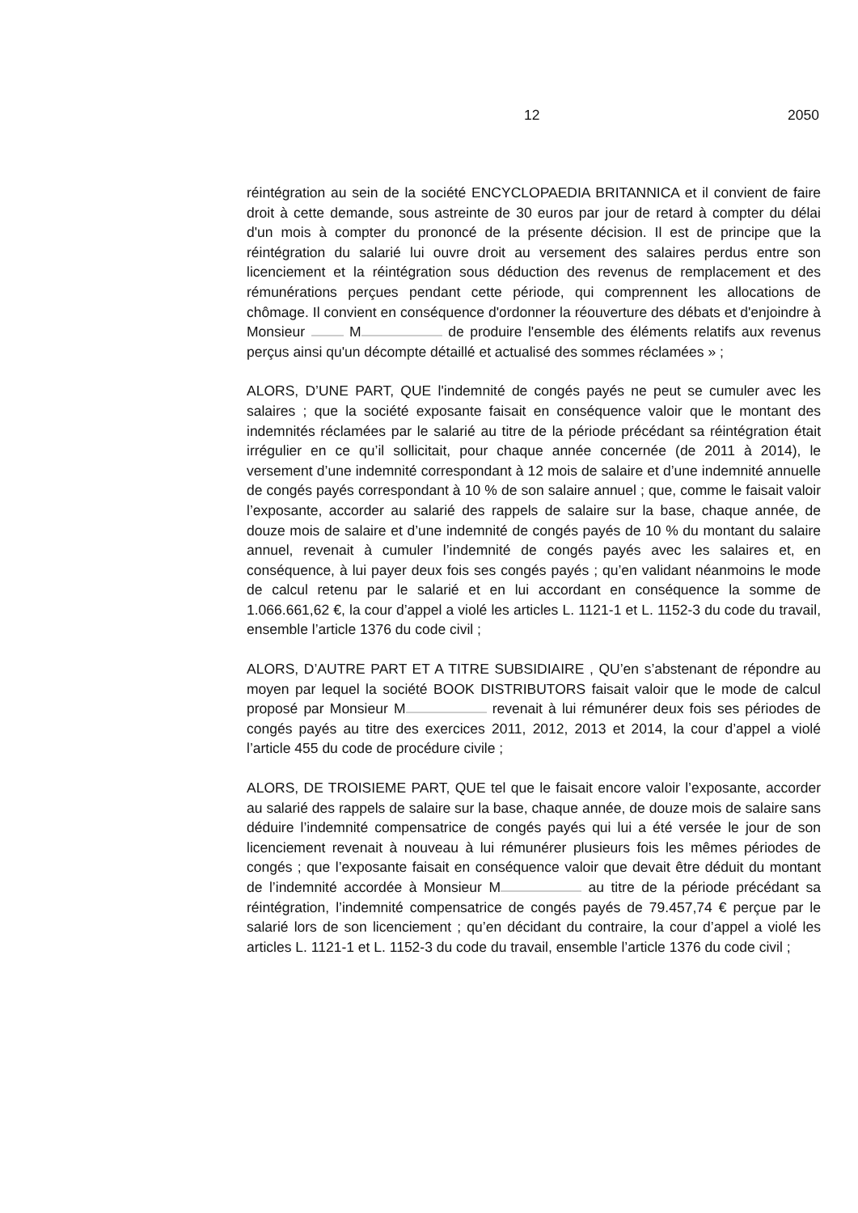12 2050
réintégration au sein de la société ENCYCLOPAEDIA BRITANNICA et il convient de faire droit à cette demande, sous astreinte de 30 euros par jour de retard à compter du délai d'un mois à compter du prononcé de la présente décision. Il est de principe que la réintégration du salarié lui ouvre droit au versement des salaires perdus entre son licenciement et la réintégration sous déduction des revenus de remplacement et des rémunérations perçues pendant cette période, qui comprennent les allocations de chômage. Il convient en conséquence d'ordonner la réouverture des débats et d'enjoindre à Monsieur M de produire l'ensemble des éléments relatifs aux revenus perçus ainsi qu'un décompte détaillé et actualisé des sommes réclamées » ;
ALORS, D’UNE PART, QUE l'indemnité de congés payés ne peut se cumuler avec les salaires ; que la société exposante faisait en conséquence valoir que le montant des indemnités réclamées par le salarié au titre de la période précédant sa réintégration était irrégulier en ce qu’il sollicitait, pour chaque année concernée (de 2011 à 2014), le versement d’une indemnité correspondant à 12 mois de salaire et d’une indemnité annuelle de congés payés correspondant à 10 % de son salaire annuel ; que, comme le faisait valoir l’exposante, accorder au salarié des rappels de salaire sur la base, chaque année, de douze mois de salaire et d’une indemnité de congés payés de 10 % du montant du salaire annuel, revenait à cumuler l’indemnité de congés payés avec les salaires et, en conséquence, à lui payer deux fois ses congés payés ; qu’en validant néanmoins le mode de calcul retenu par le salarié et en lui accordant en conséquence la somme de 1.066.661,62 €, la cour d’appel a violé les articles L. 1121-1 et L. 1152-3 du code du travail, ensemble l’article 1376 du code civil ;
ALORS, D’AUTRE PART ET A TITRE SUBSIDIAIRE , QU’en s’abstenant de répondre au moyen par lequel la société BOOK DISTRIBUTORS faisait valoir que le mode de calcul proposé par Monsieur M revenait à lui rémunérer deux fois ses périodes de congés payés au titre des exercices 2011, 2012, 2013 et 2014, la cour d’appel a violé l’article 455 du code de procédure civile ;
ALORS, DE TROISIEME PART, QUE tel que le faisait encore valoir l’exposante, accorder au salarié des rappels de salaire sur la base, chaque année, de douze mois de salaire sans déduire l’indemnité compensatrice de congés payés qui lui a été versée le jour de son licenciement revenait à nouveau à lui rémunérer plusieurs fois les mêmes périodes de congés ; que l’exposante faisait en conséquence valoir que devait être déduit du montant de l’indemnité accordée à Monsieur M au titre de la période précédant sa réintégration, l’indemnité compensatrice de congés payés de 79.457,74 € perçue par le salarié lors de son licenciement ; qu’en décidant du contraire, la cour d’appel a violé les articles L. 1121-1 et L. 1152-3 du code du travail, ensemble l’article 1376 du code civil ;